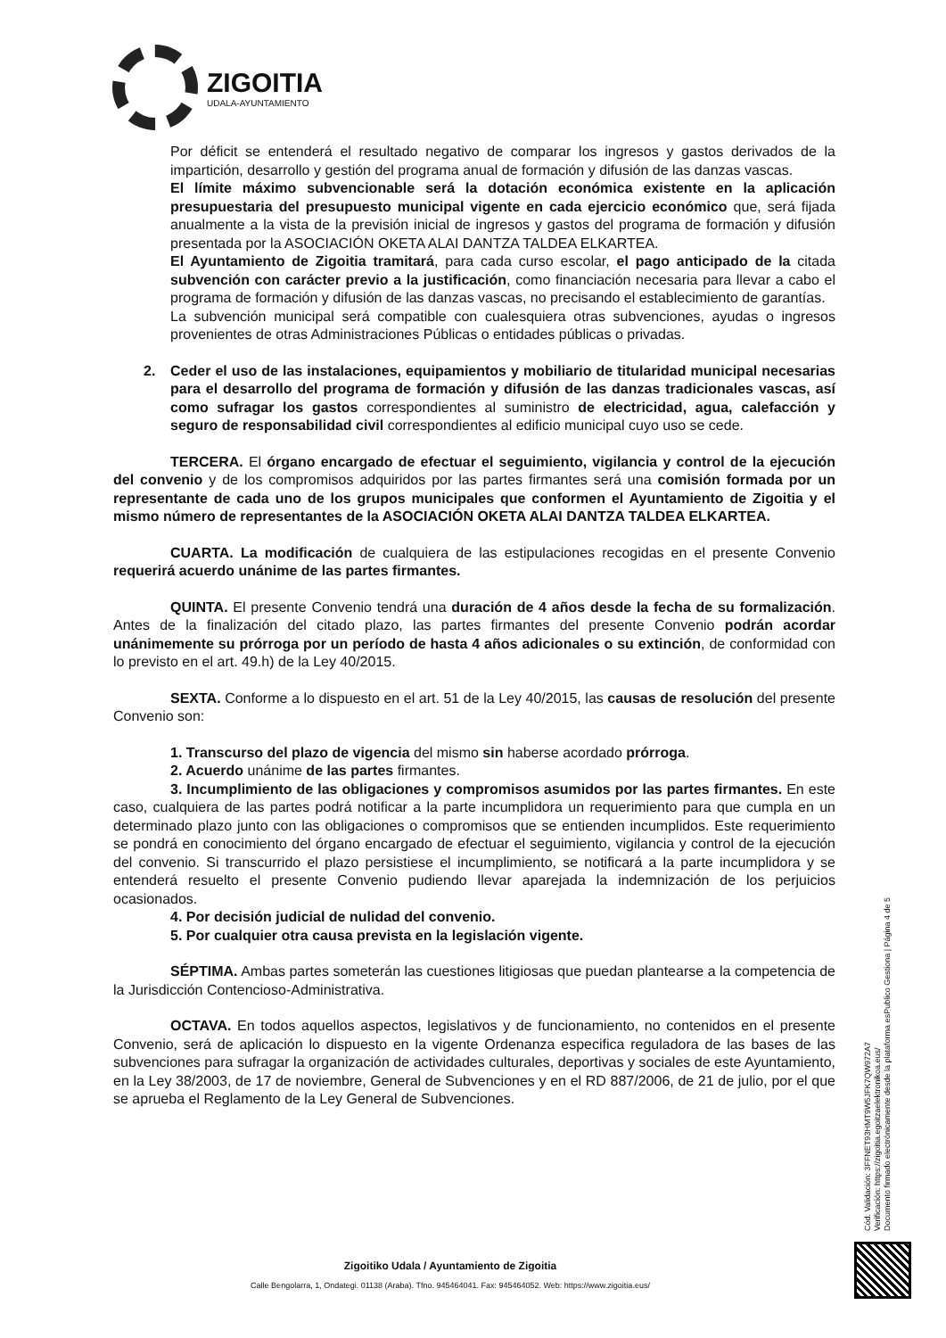ZIGOITIA
UDALA-AYUNTAMIENTO
Por déficit se entenderá el resultado negativo de comparar los ingresos y gastos derivados de la impartición, desarrollo y gestión del programa anual de formación y difusión de las danzas vascas.
El límite máximo subvencionable será la dotación económica existente en la aplicación presupuestaria del presupuesto municipal vigente en cada ejercicio económico que, será fijada anualmente a la vista de la previsión inicial de ingresos y gastos del programa de formación y difusión presentada por la ASOCIACIÓN OKETA ALAI DANTZA TALDEA ELKARTEA.
El Ayuntamiento de Zigoitia tramitará, para cada curso escolar, el pago anticipado de la citada subvención con carácter previo a la justificación, como financiación necesaria para llevar a cabo el programa de formación y difusión de las danzas vascas, no precisando el establecimiento de garantías.
La subvención municipal será compatible con cualesquiera otras subvenciones, ayudas o ingresos provenientes de otras Administraciones Públicas o entidades públicas o privadas.
2. Ceder el uso de las instalaciones, equipamientos y mobiliario de titularidad municipal necesarias para el desarrollo del programa de formación y difusión de las danzas tradicionales vascas, así como sufragar los gastos correspondientes al suministro de electricidad, agua, calefacción y seguro de responsabilidad civil correspondientes al edificio municipal cuyo uso se cede.
TERCERA. El órgano encargado de efectuar el seguimiento, vigilancia y control de la ejecución del convenio y de los compromisos adquiridos por las partes firmantes será una comisión formada por un representante de cada uno de los grupos municipales que conformen el Ayuntamiento de Zigoitia y el mismo número de representantes de la ASOCIACIÓN OKETA ALAI DANTZA TALDEA ELKARTEA.
CUARTA. La modificación de cualquiera de las estipulaciones recogidas en el presente Convenio requerirá acuerdo unánime de las partes firmantes.
QUINTA. El presente Convenio tendrá una duración de 4 años desde la fecha de su formalización. Antes de la finalización del citado plazo, las partes firmantes del presente Convenio podrán acordar unánimemente su prórroga por un período de hasta 4 años adicionales o su extinción, de conformidad con lo previsto en el art. 49.h) de la Ley 40/2015.
SEXTA. Conforme a lo dispuesto en el art. 51 de la Ley 40/2015, las causas de resolución del presente Convenio son:
1. Transcurso del plazo de vigencia del mismo sin haberse acordado prórroga.
2. Acuerdo unánime de las partes firmantes.
3. Incumplimiento de las obligaciones y compromisos asumidos por las partes firmantes. En este caso, cualquiera de las partes podrá notificar a la parte incumplidora un requerimiento para que cumpla en un determinado plazo junto con las obligaciones o compromisos que se entienden incumplidos. Este requerimiento se pondrá en conocimiento del órgano encargado de efectuar el seguimiento, vigilancia y control de la ejecución del convenio. Si transcurrido el plazo persistiese el incumplimiento, se notificará a la parte incumplidora y se entenderá resuelto el presente Convenio pudiendo llevar aparejada la indemnización de los perjuicios ocasionados.
4. Por decisión judicial de nulidad del convenio.
5. Por cualquier otra causa prevista en la legislación vigente.
SÉPTIMA. Ambas partes someterán las cuestiones litigiosas que puedan plantearse a la competencia de la Jurisdicción Contencioso-Administrativa.
OCTAVA. En todos aquellos aspectos, legislativos y de funcionamiento, no contenidos en el presente Convenio, será de aplicación lo dispuesto en la vigente Ordenanza especifica reguladora de las bases de las subvenciones para sufragar la organización de actividades culturales, deportivas y sociales de este Ayuntamiento, en la Ley 38/2003, de 17 de noviembre, General de Subvenciones y en el RD 887/2006, de 21 de julio, por el que se aprueba el Reglamento de la Ley General de Subvenciones.
Cód. Validación: 3FFNET93HMT9W5JFK7QW972A7
Verificación: https://zigoitia.egoitzaelektronikoa.eus/
Documento firmado electrónicamente desde la plataforma esPublico Gestiona | Página 4 de 5
Zigoitiko Udala / Ayuntamiento de Zigoitia
Calle Bengolarra, 1, Ondategi. 01138 (Araba). Tfno. 945464041. Fax: 945464052. Web: https://www.zigoitia.eus/